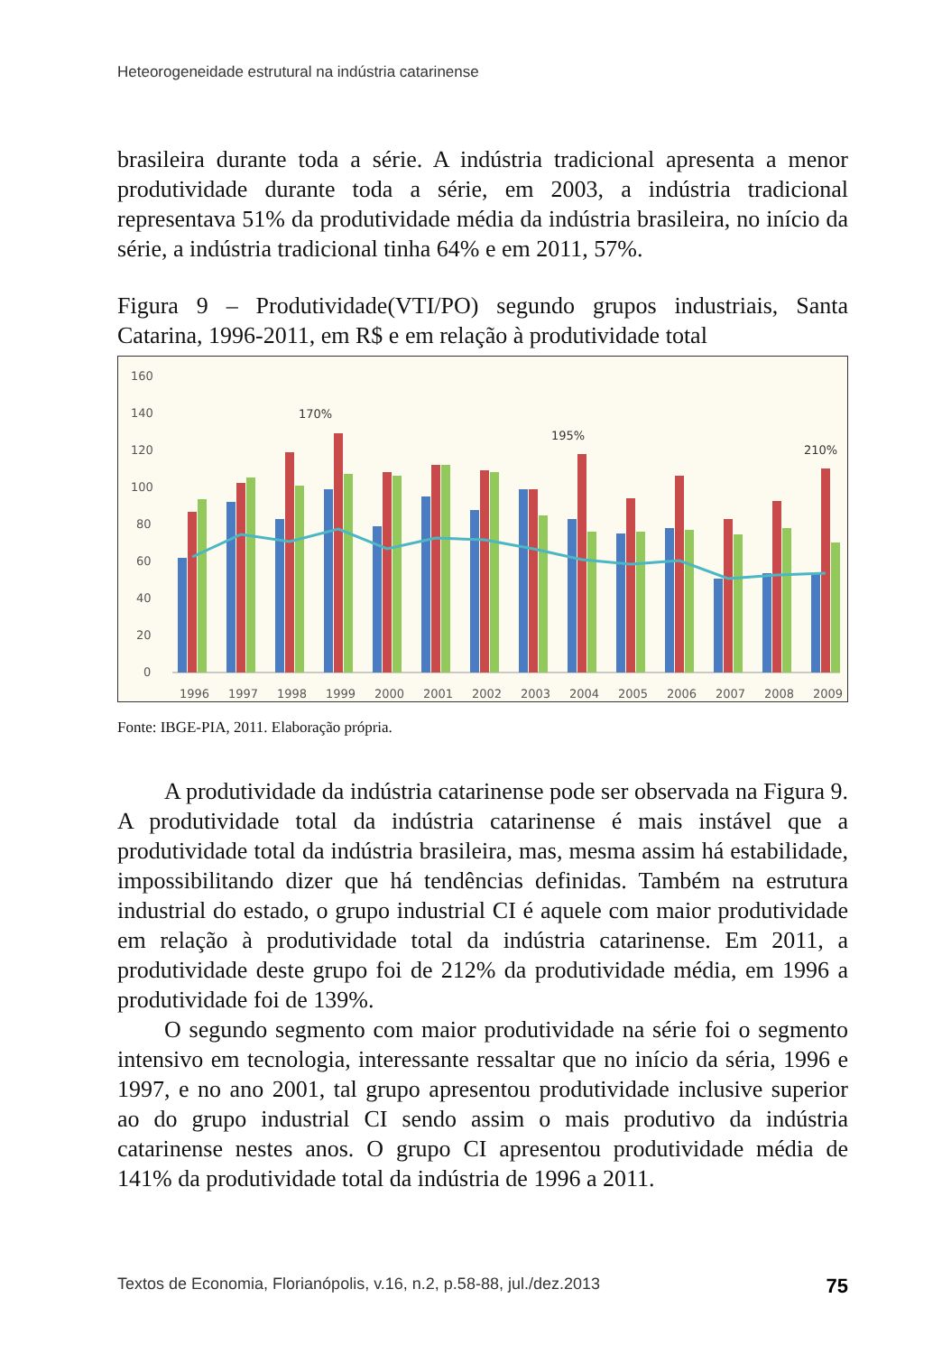Heteorogeneidade estrutural na indústria catarinense
brasileira durante toda a série. A indústria tradicional apresenta a menor produtividade durante toda a série, em 2003, a indústria tradicional representava 51% da produtividade média da indústria brasileira, no início da série, a indústria tradicional tinha 64% e em 2011, 57%.
Figura 9 – Produtividade(VTI/PO) segundo grupos industriais, Santa Catarina, 1996-2011, em R$ e em relação à produtividade total
160
140
120
100
80
60
40
20
0
1996
1997
1998
1999
2000
2001
2002
2003
2004
2005
2006
2007
2008
2009
170%
195%
210%
Fonte: IBGE-PIA, 2011. Elaboração própria.
A produtividade da indústria catarinense pode ser observada na Figura 9. A produtividade total da indústria catarinense é mais instável que a produtividade total da indústria brasileira, mas, mesma assim há estabilidade, impossibilitando dizer que há tendências definidas. Também na estrutura industrial do estado, o grupo industrial CI é aquele com maior produtividade em relação à produtividade total da indústria catarinense. Em 2011, a produtividade deste grupo foi de 212% da produtividade média, em 1996 a produtividade foi de 139%.
O segundo segmento com maior produtividade na série foi o segmento intensivo em tecnologia, interessante ressaltar que no início da séria, 1996 e 1997, e no ano 2001, tal grupo apresentou produtividade inclusive superior ao do grupo industrial CI sendo assim o mais produtivo da indústria catarinense nestes anos. O grupo CI apresentou produtividade média de 141% da produtividade total da indústria de 1996 a 2011.
Textos de Economia, Florianópolis, v.16, n.2, p.58-88, jul./dez.2013 75